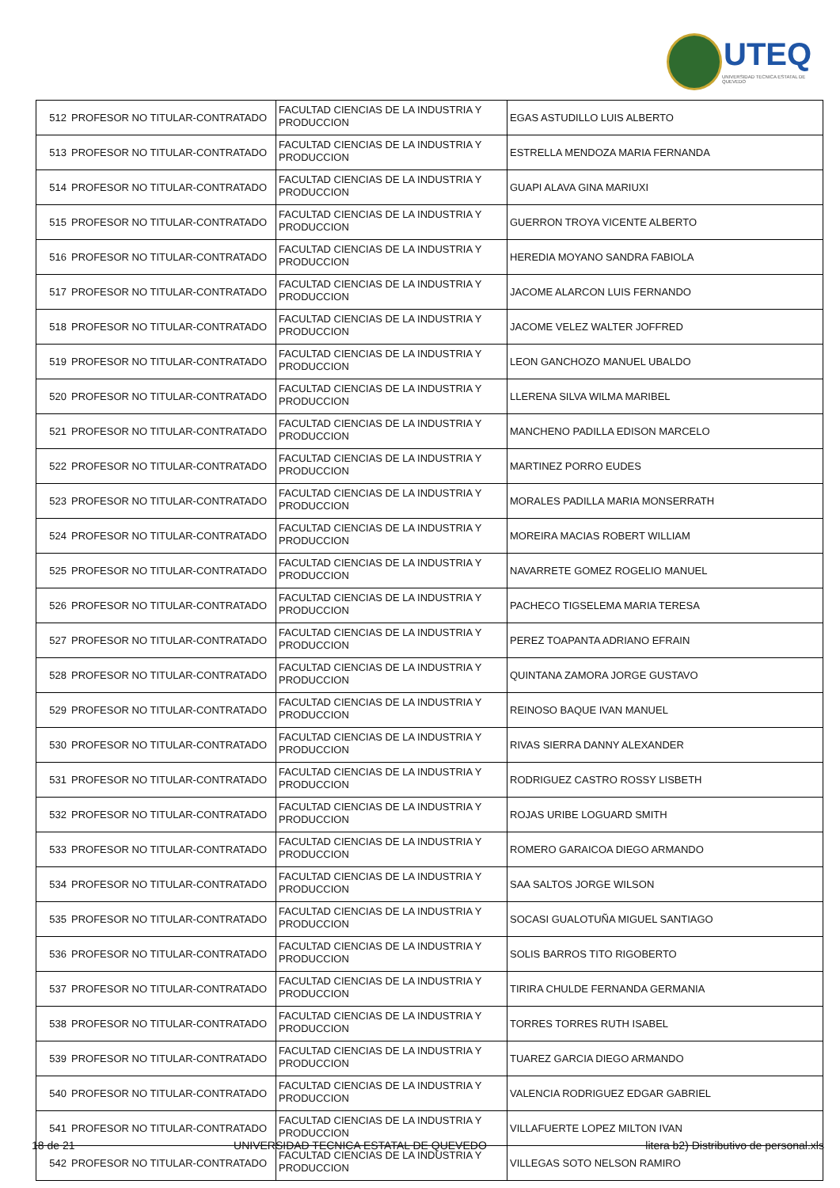UTEQ
UNIVERSIDAD TECNICA ESTATAL DE QUEVEDO
| 512 | PROFESOR NO TITULAR-CONTRATADO | FACULTAD CIENCIAS DE LA INDUSTRIA Y PRODUCCION | EGAS ASTUDILLO LUIS ALBERTO |
| 513 | PROFESOR NO TITULAR-CONTRATADO | FACULTAD CIENCIAS DE LA INDUSTRIA Y PRODUCCION | ESTRELLA MENDOZA MARIA FERNANDA |
| 514 | PROFESOR NO TITULAR-CONTRATADO | FACULTAD CIENCIAS DE LA INDUSTRIA Y PRODUCCION | GUAPI ALAVA GINA MARIUXI |
| 515 | PROFESOR NO TITULAR-CONTRATADO | FACULTAD CIENCIAS DE LA INDUSTRIA Y PRODUCCION | GUERRON TROYA VICENTE ALBERTO |
| 516 | PROFESOR NO TITULAR-CONTRATADO | FACULTAD CIENCIAS DE LA INDUSTRIA Y PRODUCCION | HEREDIA MOYANO SANDRA FABIOLA |
| 517 | PROFESOR NO TITULAR-CONTRATADO | FACULTAD CIENCIAS DE LA INDUSTRIA Y PRODUCCION | JACOME ALARCON LUIS FERNANDO |
| 518 | PROFESOR NO TITULAR-CONTRATADO | FACULTAD CIENCIAS DE LA INDUSTRIA Y PRODUCCION | JACOME VELEZ WALTER JOFFRED |
| 519 | PROFESOR NO TITULAR-CONTRATADO | FACULTAD CIENCIAS DE LA INDUSTRIA Y PRODUCCION | LEON GANCHOZO MANUEL UBALDO |
| 520 | PROFESOR NO TITULAR-CONTRATADO | FACULTAD CIENCIAS DE LA INDUSTRIA Y PRODUCCION | LLERENA SILVA WILMA MARIBEL |
| 521 | PROFESOR NO TITULAR-CONTRATADO | FACULTAD CIENCIAS DE LA INDUSTRIA Y PRODUCCION | MANCHENO PADILLA EDISON MARCELO |
| 522 | PROFESOR NO TITULAR-CONTRATADO | FACULTAD CIENCIAS DE LA INDUSTRIA Y PRODUCCION | MARTINEZ PORRO EUDES |
| 523 | PROFESOR NO TITULAR-CONTRATADO | FACULTAD CIENCIAS DE LA INDUSTRIA Y PRODUCCION | MORALES PADILLA MARIA MONSERRATH |
| 524 | PROFESOR NO TITULAR-CONTRATADO | FACULTAD CIENCIAS DE LA INDUSTRIA Y PRODUCCION | MOREIRA MACIAS ROBERT WILLIAM |
| 525 | PROFESOR NO TITULAR-CONTRATADO | FACULTAD CIENCIAS DE LA INDUSTRIA Y PRODUCCION | NAVARRETE GOMEZ ROGELIO MANUEL |
| 526 | PROFESOR NO TITULAR-CONTRATADO | FACULTAD CIENCIAS DE LA INDUSTRIA Y PRODUCCION | PACHECO TIGSELEMA MARIA TERESA |
| 527 | PROFESOR NO TITULAR-CONTRATADO | FACULTAD CIENCIAS DE LA INDUSTRIA Y PRODUCCION | PEREZ TOAPANTA ADRIANO EFRAIN |
| 528 | PROFESOR NO TITULAR-CONTRATADO | FACULTAD CIENCIAS DE LA INDUSTRIA Y PRODUCCION | QUINTANA ZAMORA JORGE GUSTAVO |
| 529 | PROFESOR NO TITULAR-CONTRATADO | FACULTAD CIENCIAS DE LA INDUSTRIA Y PRODUCCION | REINOSO BAQUE IVAN MANUEL |
| 530 | PROFESOR NO TITULAR-CONTRATADO | FACULTAD CIENCIAS DE LA INDUSTRIA Y PRODUCCION | RIVAS SIERRA DANNY ALEXANDER |
| 531 | PROFESOR NO TITULAR-CONTRATADO | FACULTAD CIENCIAS DE LA INDUSTRIA Y PRODUCCION | RODRIGUEZ CASTRO ROSSY LISBETH |
| 532 | PROFESOR NO TITULAR-CONTRATADO | FACULTAD CIENCIAS DE LA INDUSTRIA Y PRODUCCION | ROJAS URIBE LOGUARD SMITH |
| 533 | PROFESOR NO TITULAR-CONTRATADO | FACULTAD CIENCIAS DE LA INDUSTRIA Y PRODUCCION | ROMERO GARAICOA DIEGO ARMANDO |
| 534 | PROFESOR NO TITULAR-CONTRATADO | FACULTAD CIENCIAS DE LA INDUSTRIA Y PRODUCCION | SAA SALTOS JORGE WILSON |
| 535 | PROFESOR NO TITULAR-CONTRATADO | FACULTAD CIENCIAS DE LA INDUSTRIA Y PRODUCCION | SOCASI GUALOTUÑA MIGUEL SANTIAGO |
| 536 | PROFESOR NO TITULAR-CONTRATADO | FACULTAD CIENCIAS DE LA INDUSTRIA Y PRODUCCION | SOLIS BARROS TITO RIGOBERTO |
| 537 | PROFESOR NO TITULAR-CONTRATADO | FACULTAD CIENCIAS DE LA INDUSTRIA Y PRODUCCION | TIRIRA CHULDE FERNANDA GERMANIA |
| 538 | PROFESOR NO TITULAR-CONTRATADO | FACULTAD CIENCIAS DE LA INDUSTRIA Y PRODUCCION | TORRES TORRES RUTH ISABEL |
| 539 | PROFESOR NO TITULAR-CONTRATADO | FACULTAD CIENCIAS DE LA INDUSTRIA Y PRODUCCION | TUAREZ GARCIA DIEGO ARMANDO |
| 540 | PROFESOR NO TITULAR-CONTRATADO | FACULTAD CIENCIAS DE LA INDUSTRIA Y PRODUCCION | VALENCIA RODRIGUEZ EDGAR GABRIEL |
| 541 | PROFESOR NO TITULAR-CONTRATADO | FACULTAD CIENCIAS DE LA INDUSTRIA Y PRODUCCION | VILLAFUERTE LOPEZ MILTON IVAN |
| 542 | PROFESOR NO TITULAR-CONTRATADO | FACULTAD CIENCIAS DE LA INDUSTRIA Y PRODUCCION | VILLEGAS SOTO NELSON RAMIRO |
18 de 21 UNIVERSIDAD TECNICA ESTATAL DE QUEVEDO litera b2) Distributivo de personal.xls